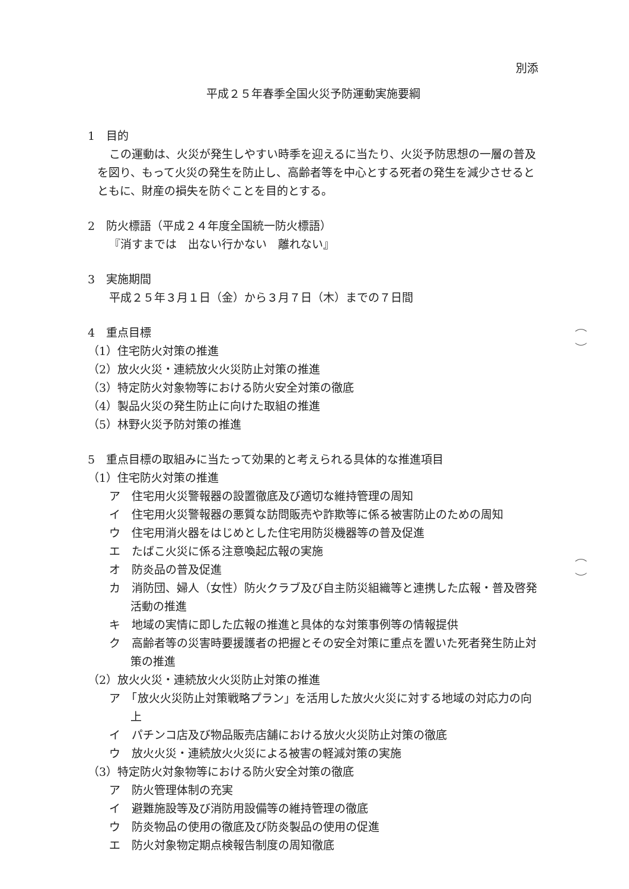別添
平成２５年春季全国火災予防運動実施要綱
1　目的
この運動は、火災が発生しやすい時季を迎えるに当たり、火災予防思想の一層の普及を図り、もって火災の発生を防止し、高齢者等を中心とする死者の発生を減少させるとともに、財産の損失を防ぐことを目的とする。
2　防火標語（平成２４年度全国統一防火標語）
『消すまでは　出ない行かない　離れない』
3　実施期間
平成２５年３月１日（金）から３月７日（木）までの７日間
4　重点目標
（1）住宅防火対策の推進
（2）放火火災・連続放火火災防止対策の推進
（3）特定防火対象物等における防火安全対策の徹底
（4）製品火災の発生防止に向けた取組の推進
（5）林野火災予防対策の推進
5　重点目標の取組みに当たって効果的と考えられる具体的な推進項目
（1）住宅防火対策の推進
ア　住宅用火災警報器の設置徹底及び適切な維持管理の周知
イ　住宅用火災警報器の悪質な訪問販売や詐欺等に係る被害防止のための周知
ウ　住宅用消火器をはじめとした住宅用防災機器等の普及促進
エ　たばこ火災に係る注意喚起広報の実施
オ　防炎品の普及促進
カ　消防団、婦人（女性）防火クラブ及び自主防災組織等と連携した広報・普及啓発活動の推進
キ　地域の実情に即した広報の推進と具体的な対策事例等の情報提供
ク　高齢者等の災害時要援護者の把握とその安全対策に重点を置いた死者発生防止対策の推進
（2）放火火災・連続放火火災防止対策の推進
ア　「放火火災防止対策戦略プラン」を活用した放火火災に対する地域の対応力の向上
イ　パチンコ店及び物品販売店舗における放火火災防止対策の徹底
ウ　放火火災・連続放火火災による被害の軽減対策の実施
（3）特定防火対象物等における防火安全対策の徹底
ア　防火管理体制の充実
イ　避難施設等及び消防用設備等の維持管理の徹底
ウ　防炎物品の使用の徹底及び防炎製品の使用の促進
エ　防火対象物定期点検報告制度の周知徹底